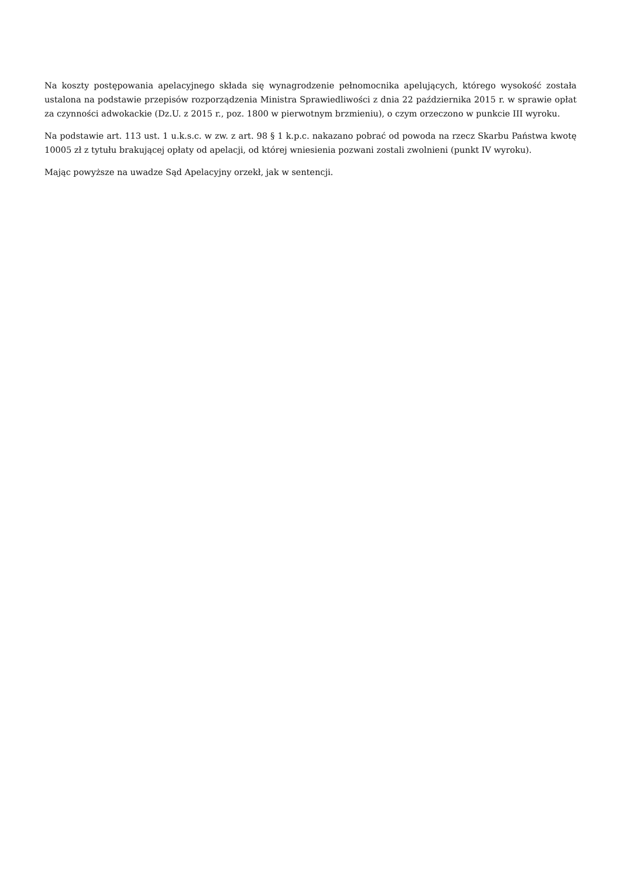Na koszty postępowania apelacyjnego składa się wynagrodzenie pełnomocnika apelujących, którego wysokość została ustalona na podstawie przepisów rozporządzenia Ministra Sprawiedliwości z dnia 22 października 2015 r. w sprawie opłat za czynności adwokackie (Dz.U. z 2015 r., poz. 1800 w pierwotnym brzmieniu), o czym orzeczono w punkcie III wyroku.
Na podstawie art. 113 ust. 1 u.k.s.c. w zw. z art. 98 § 1 k.p.c. nakazano pobrać od powoda na rzecz Skarbu Państwa kwotę 10005 zł z tytułu brakującej opłaty od apelacji, od której wniesienia pozwani zostali zwolnieni (punkt IV wyroku).
Mając powyższe na uwadze Sąd Apelacyjny orzekł, jak w sentencji.